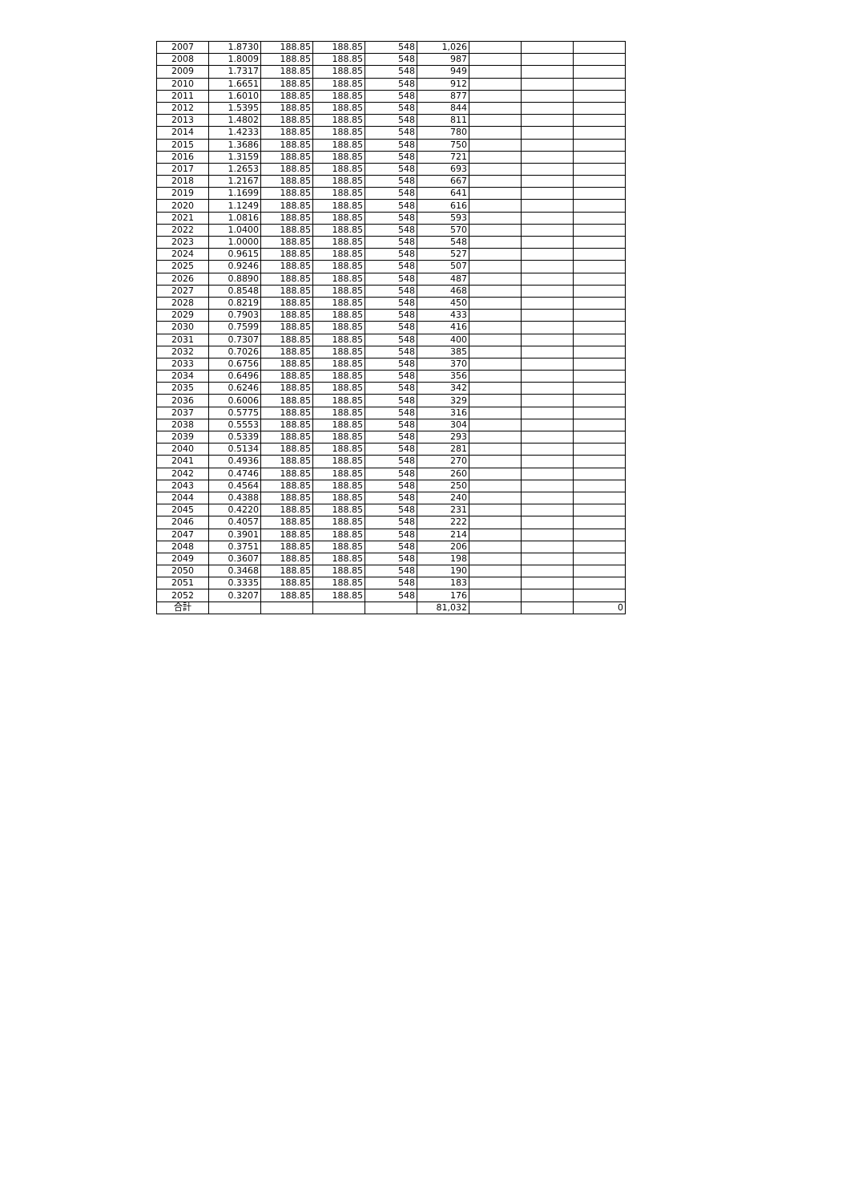| 2007 | 1.8730 | 188.85 | 188.85 | 548 | 1,026 | | | |
| 2008 | 1.8009 | 188.85 | 188.85 | 548 | 987 | | | |
| 2009 | 1.7317 | 188.85 | 188.85 | 548 | 949 | | | |
| 2010 | 1.6651 | 188.85 | 188.85 | 548 | 912 | | | |
| 2011 | 1.6010 | 188.85 | 188.85 | 548 | 877 | | | |
| 2012 | 1.5395 | 188.85 | 188.85 | 548 | 844 | | | |
| 2013 | 1.4802 | 188.85 | 188.85 | 548 | 811 | | | |
| 2014 | 1.4233 | 188.85 | 188.85 | 548 | 780 | | | |
| 2015 | 1.3686 | 188.85 | 188.85 | 548 | 750 | | | |
| 2016 | 1.3159 | 188.85 | 188.85 | 548 | 721 | | | |
| 2017 | 1.2653 | 188.85 | 188.85 | 548 | 693 | | | |
| 2018 | 1.2167 | 188.85 | 188.85 | 548 | 667 | | | |
| 2019 | 1.1699 | 188.85 | 188.85 | 548 | 641 | | | |
| 2020 | 1.1249 | 188.85 | 188.85 | 548 | 616 | | | |
| 2021 | 1.0816 | 188.85 | 188.85 | 548 | 593 | | | |
| 2022 | 1.0400 | 188.85 | 188.85 | 548 | 570 | | | |
| 2023 | 1.0000 | 188.85 | 188.85 | 548 | 548 | | | |
| 2024 | 0.9615 | 188.85 | 188.85 | 548 | 527 | | | |
| 2025 | 0.9246 | 188.85 | 188.85 | 548 | 507 | | | |
| 2026 | 0.8890 | 188.85 | 188.85 | 548 | 487 | | | |
| 2027 | 0.8548 | 188.85 | 188.85 | 548 | 468 | | | |
| 2028 | 0.8219 | 188.85 | 188.85 | 548 | 450 | | | |
| 2029 | 0.7903 | 188.85 | 188.85 | 548 | 433 | | | |
| 2030 | 0.7599 | 188.85 | 188.85 | 548 | 416 | | | |
| 2031 | 0.7307 | 188.85 | 188.85 | 548 | 400 | | | |
| 2032 | 0.7026 | 188.85 | 188.85 | 548 | 385 | | | |
| 2033 | 0.6756 | 188.85 | 188.85 | 548 | 370 | | | |
| 2034 | 0.6496 | 188.85 | 188.85 | 548 | 356 | | | |
| 2035 | 0.6246 | 188.85 | 188.85 | 548 | 342 | | | |
| 2036 | 0.6006 | 188.85 | 188.85 | 548 | 329 | | | |
| 2037 | 0.5775 | 188.85 | 188.85 | 548 | 316 | | | |
| 2038 | 0.5553 | 188.85 | 188.85 | 548 | 304 | | | |
| 2039 | 0.5339 | 188.85 | 188.85 | 548 | 293 | | | |
| 2040 | 0.5134 | 188.85 | 188.85 | 548 | 281 | | | |
| 2041 | 0.4936 | 188.85 | 188.85 | 548 | 270 | | | |
| 2042 | 0.4746 | 188.85 | 188.85 | 548 | 260 | | | |
| 2043 | 0.4564 | 188.85 | 188.85 | 548 | 250 | | | |
| 2044 | 0.4388 | 188.85 | 188.85 | 548 | 240 | | | |
| 2045 | 0.4220 | 188.85 | 188.85 | 548 | 231 | | | |
| 2046 | 0.4057 | 188.85 | 188.85 | 548 | 222 | | | |
| 2047 | 0.3901 | 188.85 | 188.85 | 548 | 214 | | | |
| 2048 | 0.3751 | 188.85 | 188.85 | 548 | 206 | | | |
| 2049 | 0.3607 | 188.85 | 188.85 | 548 | 198 | | | |
| 2050 | 0.3468 | 188.85 | 188.85 | 548 | 190 | | | |
| 2051 | 0.3335 | 188.85 | 188.85 | 548 | 183 | | | |
| 2052 | 0.3207 | 188.85 | 188.85 | 548 | 176 | | | |
| 合計 | | | | | 81,032 | | | 0 |